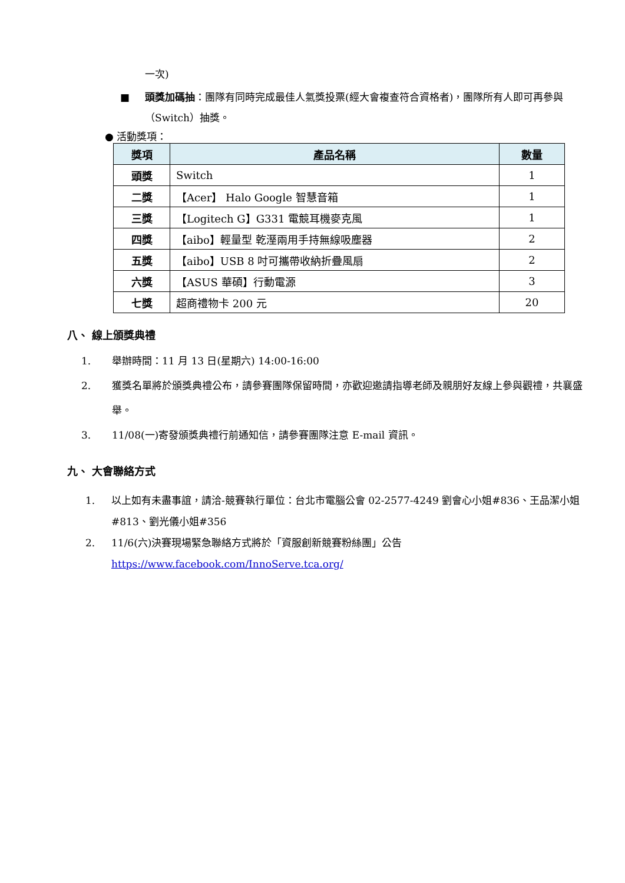一次)
■ 頭獎加碼抽：團隊有同時完成最佳人氣獎投票(經大會複查符合資格者)，團隊所有人即可再參與（Switch）抽獎。
● 活動獎項：
| 獎項 | 產品名稱 | 數量 |
| --- | --- | --- |
| 頭獎 | Switch | 1 |
| 二獎 | 【Acer】 Halo Google 智慧音箱 | 1 |
| 三獎 | 【Logitech G】G331 電競耳機麥克風 | 1 |
| 四獎 | 【aibo】輕量型 乾溼兩用手持無線吸塵器 | 2 |
| 五獎 | 【aibo】USB 8 吋可攜帶收納折疊風扇 | 2 |
| 六獎 | 【ASUS 華碩】行動電源 | 3 |
| 七獎 | 超商禮物卡 200 元 | 20 |
八、 線上頒獎典禮
1. 舉辦時間：11 月 13 日(星期六) 14:00-16:00
2. 獲獎名單將於頒獎典禮公布，請參賽團隊保留時間，亦歡迎邀請指導老師及親朋好友線上參與觀禮，共襄盛舉。
3. 11/08(一)寄發頒獎典禮行前通知信，請參賽團隊注意 E-mail 資訊。
九、 大會聯絡方式
1. 以上如有未盡事誼，請洽-競賽執行單位：台北市電腦公會 02-2577-4249 劉會心小姐#836、王品潔小姐#813、劉光儀小姐#356
2. 11/6(六)決賽現場緊急聯絡方式將於「資服創新競賽粉絲團」公告 https://www.facebook.com/InnoServe.tca.org/